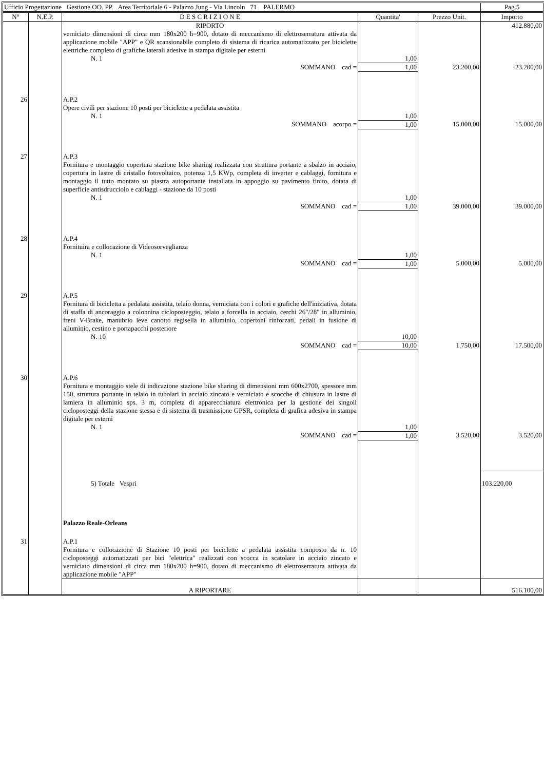| Ufficio Progettazione Gestione OO. PP. Area Territoriale 6 - Palazzo Jung - Via Lincoln 71 PALERMO | | | | | Pag.5 |
| N° | N.E.P. | D E S C R I Z I O N E | Quantita' | Prezzo Unit. | Importo |
| | | RIPORTO | | | 412.880,00 |
| | | verniciato dimensioni di circa mm 180x200 h=900, dotato di meccanismo di elettroserratura attivata da applicazione mobile "APP" e QR scansionabile completo di sistema di ricarica automatizzato per biciclette elettriche completo di grafiche laterali adesive in stampa digitale per esterni | | | |
| | | N. 1 | 1,00 | | |
| | | SOMMANO cad = | 1,00 | 23.200,00 | 23.200,00 |
| 26 | | A.P.2 Opere civili per stazione 10 posti per biciclette a pedalata assistita | | | |
| | | N. 1 | 1,00 | | |
| | | SOMMANO acorpo = | 1,00 | 15.000,00 | 15.000,00 |
| 27 | | A.P.3 Fornitura e montaggio copertura stazione bike sharing realizzata con struttura portante a sbalzo in acciaio, copertura in lastre di cristallo fotovoltaico, potenza 1,5 KWp, completa di inverter e cablaggi, fornitura e montaggio il tutto montato su piastra autoportante installata in appoggio su pavimento finito, dotata di superficie antisdrucciolo e cablaggi - stazione da 10 posti | | | |
| | | N. 1 | 1,00 | | |
| | | SOMMANO cad = | 1,00 | 39.000,00 | 39.000,00 |
| 28 | | A.P.4 Fornituira e collocazione di Videosorveglianza | | | |
| | | N. 1 | 1,00 | | |
| | | SOMMANO cad = | 1,00 | 5.000,00 | 5.000,00 |
| 29 | | A.P.5 Fornitura di bicicletta a pedalata assistita, telaio donna, verniciata con i colori e grafiche dell'iniziativa, dotata di staffa di ancoraggio a colonnina cicloposteggio, telaio a forcella in acciaio, cerchi 26"/28" in alluminio, freni V-Brake, manubrio leve canotto regisella in alluminio, copertoni rinforzati, pedali in fusione di alluminio, cestino e portapacchi posteriore | | | |
| | | N. 10 | 10,00 | | |
| | | SOMMANO cad = | 10,00 | 1.750,00 | 17.500,00 |
| 30 | | A.P.6 Fornitura e montaggio stele di indicazione stazione bike sharing di dimensioni mm 600x2700, spessore mm 150, struttura portante in telaio in tubolari in acciaio zincato e verniciato e scocche di chiusura in lastre di lamiera in alluminio sps. 3 m, completa di apparecchiatura elettronica per la gestione dei singoli cicloposteggi della stazione stessa e di sistema di trasmissione GPSR, completa di grafica adesiva in stampa digitale per esterni | | | |
| | | N. 1 | 1,00 | | |
| | | SOMMANO cad = | 1,00 | 3.520,00 | 3.520,00 |
| | | 5) Totale Vespri | | | 103.220,00 |
| | | Palazzo Reale-Orleans | | | |
| 31 | | A.P.1 Fornitura e collocazione di Stazione 10 posti per biciclette a pedalata assistita composto da n. 10 cicloposteggi automatizzati per bici "elettrica" realizzati con scocca in scatolare in acciaio zincato e verniciato dimensioni di circa mm 180x200 h=900, dotato di meccanismo di elettroserratura attivata da applicazione mobile "APP" | | | |
| | | A RIPORTARE | | | 516.100,00 |